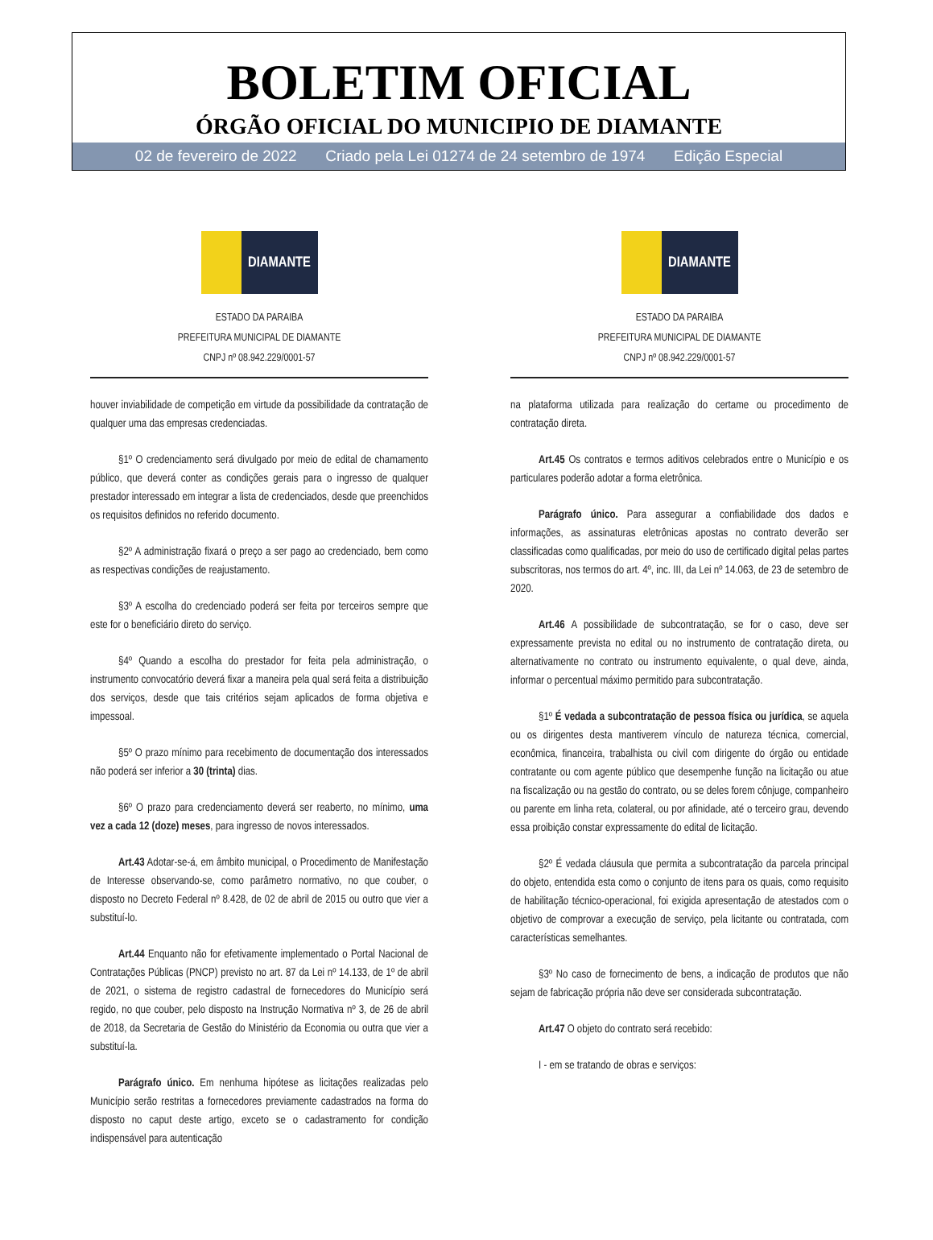BOLETIM OFICIAL
ÓRGÃO OFICIAL DO MUNICIPIO DE DIAMANTE
02 de fevereiro de 2022 Criado pela Lei 01274 de 24 setembro de 1974 Edição Especial
DIAMANTE
ESTADO DA PARAIBA
PREFEITURA MUNICIPAL DE DIAMANTE
CNPJ nº 08.942.229/0001-57
houver inviabilidade de competição em virtude da possibilidade da contratação de qualquer uma das empresas credenciadas.
§1º O credenciamento será divulgado por meio de edital de chamamento público, que deverá conter as condições gerais para o ingresso de qualquer prestador interessado em integrar a lista de credenciados, desde que preenchidos os requisitos definidos no referido documento.
§2º A administração fixará o preço a ser pago ao credenciado, bem como as respectivas condições de reajustamento.
§3º A escolha do credenciado poderá ser feita por terceiros sempre que este for o beneficiário direto do serviço.
§4º Quando a escolha do prestador for feita pela administração, o instrumento convocatório deverá fixar a maneira pela qual será feita a distribuição dos serviços, desde que tais critérios sejam aplicados de forma objetiva e impessoal.
§5º O prazo mínimo para recebimento de documentação dos interessados não poderá ser inferior a 30 (trinta) dias.
§6º O prazo para credenciamento deverá ser reaberto, no mínimo, uma vez a cada 12 (doze) meses, para ingresso de novos interessados.
Art.43 Adotar-se-á, em âmbito municipal, o Procedimento de Manifestação de Interesse observando-se, como parâmetro normativo, no que couber, o disposto no Decreto Federal nº 8.428, de 02 de abril de 2015 ou outro que vier a substituí-lo.
Art.44 Enquanto não for efetivamente implementado o Portal Nacional de Contratações Públicas (PNCP) previsto no art. 87 da Lei nº 14.133, de 1º de abril de 2021, o sistema de registro cadastral de fornecedores do Município será regido, no que couber, pelo disposto na Instrução Normativa nº 3, de 26 de abril de 2018, da Secretaria de Gestão do Ministério da Economia ou outra que vier a substituí-la.
Parágrafo único. Em nenhuma hipótese as licitações realizadas pelo Município serão restritas a fornecedores previamente cadastrados na forma do disposto no caput deste artigo, exceto se o cadastramento for condição indispensável para autenticação
DIAMANTE
ESTADO DA PARAIBA
PREFEITURA MUNICIPAL DE DIAMANTE
CNPJ nº 08.942.229/0001-57
na plataforma utilizada para realização do certame ou procedimento de contratação direta.
Art.45 Os contratos e termos aditivos celebrados entre o Município e os particulares poderão adotar a forma eletrônica.
Parágrafo único. Para assegurar a confiabilidade dos dados e informações, as assinaturas eletrônicas apostas no contrato deverão ser classificadas como qualificadas, por meio do uso de certificado digital pelas partes subscritoras, nos termos do art. 4º, inc. III, da Lei nº 14.063, de 23 de setembro de 2020.
Art.46 A possibilidade de subcontratação, se for o caso, deve ser expressamente prevista no edital ou no instrumento de contratação direta, ou alternativamente no contrato ou instrumento equivalente, o qual deve, ainda, informar o percentual máximo permitido para subcontratação.
§1º É vedada a subcontratação de pessoa física ou jurídica, se aquela ou os dirigentes desta mantiverem vínculo de natureza técnica, comercial, econômica, financeira, trabalhista ou civil com dirigente do órgão ou entidade contratante ou com agente público que desempenhe função na licitação ou atue na fiscalização ou na gestão do contrato, ou se deles forem cônjuge, companheiro ou parente em linha reta, colateral, ou por afinidade, até o terceiro grau, devendo essa proibição constar expressamente do edital de licitação.
§2º É vedada cláusula que permita a subcontratação da parcela principal do objeto, entendida esta como o conjunto de itens para os quais, como requisito de habilitação técnico-operacional, foi exigida apresentação de atestados com o objetivo de comprovar a execução de serviço, pela licitante ou contratada, com características semelhantes.
§3º No caso de fornecimento de bens, a indicação de produtos que não sejam de fabricação própria não deve ser considerada subcontratação.
Art.47 O objeto do contrato será recebido:
I - em se tratando de obras e serviços: